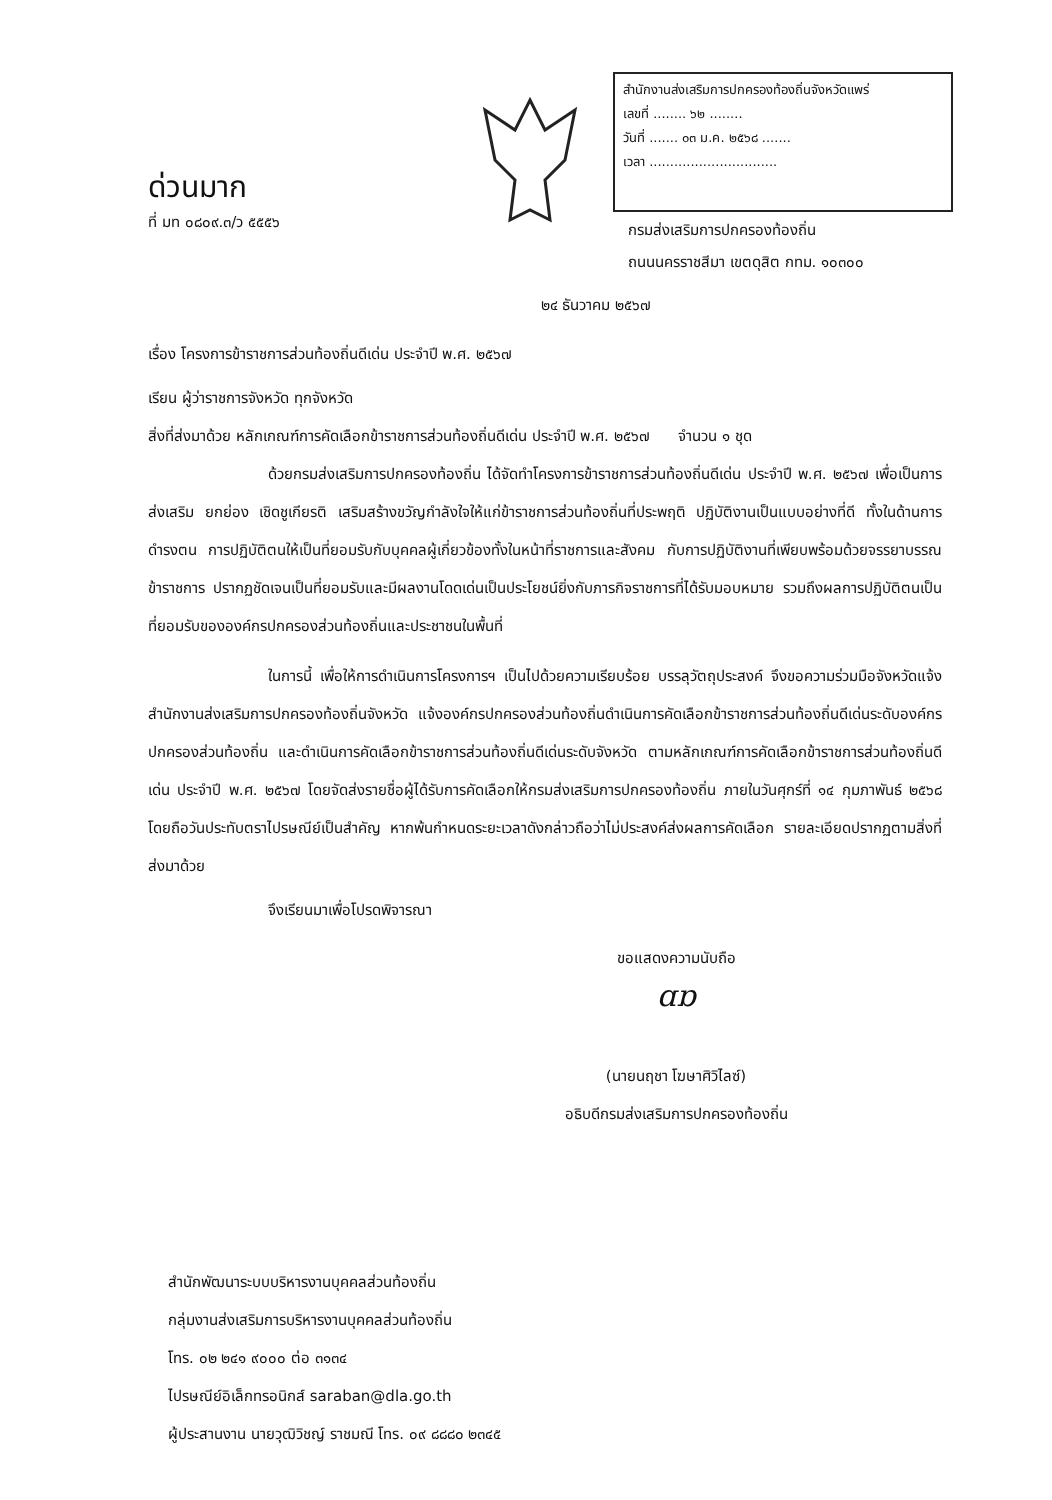สำนักงานส่งเสริมการปกครองท้องถิ่นจังหวัดแพร่
เลขที่ ........ ๖๒ ........
วันที่ ....... ๐๓ ม.ค. ๒๕๖๘ .......
เวลา ...............................
ด่วนมาก
ที่ มท ๐๘๐๙.๓/ว ๕๕๕๖
กรมส่งเสริมการปกครองท้องถิ่น
ถนนนครราชสีมา เขตดุสิต กทม. ๑๐๓๐๐
๒๔ ธันวาคม ๒๕๖๗
เรื่อง โครงการข้าราชการส่วนท้องถิ่นดีเด่น ประจำปี พ.ศ. ๒๕๖๗
เรียน ผู้ว่าราชการจังหวัด ทุกจังหวัด
สิ่งที่ส่งมาด้วย หลักเกณฑ์การคัดเลือกข้าราชการส่วนท้องถิ่นดีเด่น ประจำปี พ.ศ. ๒๕๖๗ จำนวน ๑ ชุด
ด้วยกรมส่งเสริมการปกครองท้องถิ่น ได้จัดทำโครงการข้าราชการส่วนท้องถิ่นดีเด่น ประจำปี พ.ศ. ๒๕๖๗ เพื่อเป็นการส่งเสริม ยกย่อง เชิดชูเกียรติ เสริมสร้างขวัญกำลังใจให้แก่ข้าราชการส่วนท้องถิ่นที่ประพฤติ ปฏิบัติงานเป็นแบบอย่างที่ดี ทั้งในด้านการดำรงตน การปฏิบัติตนให้เป็นที่ยอมรับกับบุคคลผู้เกี่ยวข้องทั้งในหน้าที่ราชการและสังคม กับการปฏิบัติงานที่เพียบพร้อมด้วยจรรยาบรรณข้าราชการ ปรากฏชัดเจนเป็นที่ยอมรับและมีผลงานโดดเด่นเป็นประโยชน์ยิ่งกับภารกิจราชการที่ได้รับมอบหมาย รวมถึงผลการปฏิบัติตนเป็นที่ยอมรับขององค์กรปกครองส่วนท้องถิ่นและประชาชนในพื้นที่
ในการนี้ เพื่อให้การดำเนินการโครงการฯ เป็นไปด้วยความเรียบร้อย บรรลุวัตถุประสงค์ จึงขอความร่วมมือจังหวัดแจ้งสำนักงานส่งเสริมการปกครองท้องถิ่นจังหวัด แจ้งองค์กรปกครองส่วนท้องถิ่นดำเนินการคัดเลือกข้าราชการส่วนท้องถิ่นดีเด่นระดับองค์กรปกครองส่วนท้องถิ่น และดำเนินการคัดเลือกข้าราชการส่วนท้องถิ่นดีเด่นระดับจังหวัด ตามหลักเกณฑ์การคัดเลือกข้าราชการส่วนท้องถิ่นดีเด่น ประจำปี พ.ศ. ๒๕๖๗ โดยจัดส่งรายชื่อผู้ได้รับการคัดเลือกให้กรมส่งเสริมการปกครองท้องถิ่น ภายในวันศุกร์ที่ ๑๔ กุมภาพันธ์ ๒๕๖๘ โดยถือวันประทับตราไปรษณีย์เป็นสำคัญ หากพ้นกำหนดระยะเวลาดังกล่าวถือว่าไม่ประสงค์ส่งผลการคัดเลือก รายละเอียดปรากฏตามสิ่งที่ส่งมาด้วย
จึงเรียนมาเพื่อโปรดพิจารณา
ขอแสดงความนับถือ
ɑɒ
(นายนฤชา โฆษาศิวิไลซ์)
อธิบดีกรมส่งเสริมการปกครองท้องถิ่น
สำนักพัฒนาระบบบริหารงานบุคคลส่วนท้องถิ่น
กลุ่มงานส่งเสริมการบริหารงานบุคคลส่วนท้องถิ่น
โทร. ๐๒ ๒๔๑ ๙๐๐๐ ต่อ ๓๑๓๔
ไปรษณีย์อิเล็กทรอนิกส์ saraban@dla.go.th
ผู้ประสานงาน นายวุฒิวิชญ์ ราชมณี โทร. ๐๙ ๘๘๘๐ ๒๓๔๕